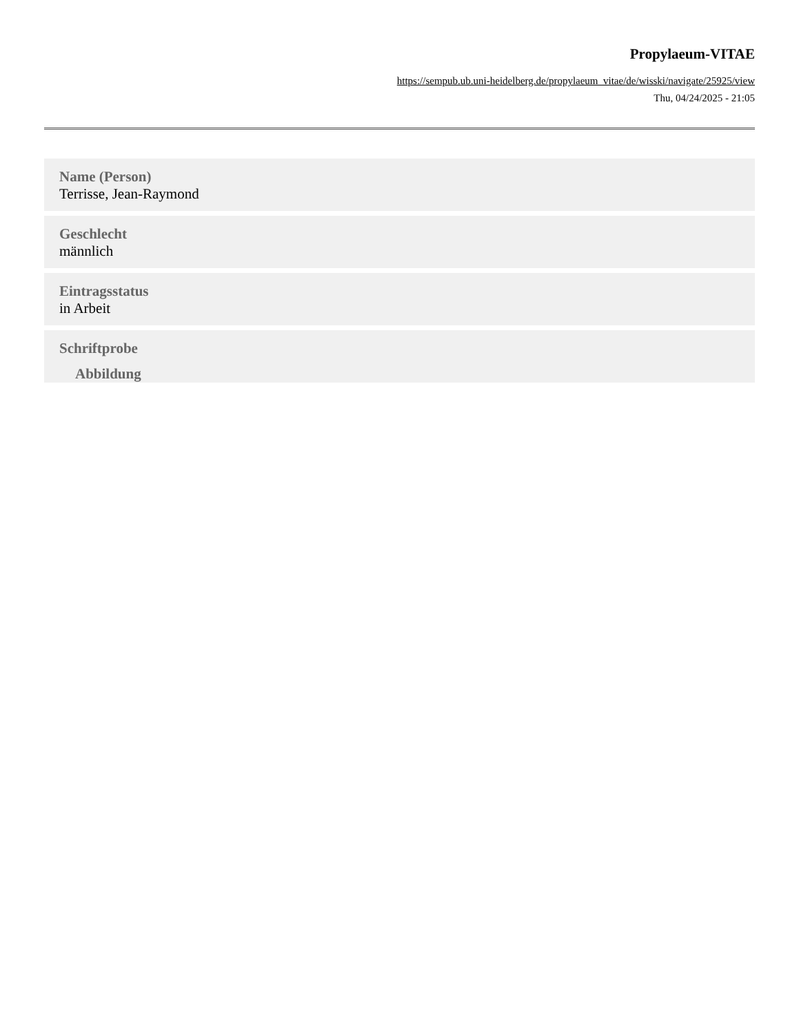Propylaeum-VITAE
https://sempub.ub.uni-heidelberg.de/propylaeum_vitae/de/wisski/navigate/25925/view
Thu, 04/24/2025 - 21:05
Name (Person)
Terrisse, Jean-Raymond
Geschlecht
männlich
Eintragsstatus
in Arbeit
Schriftprobe
Abbildung